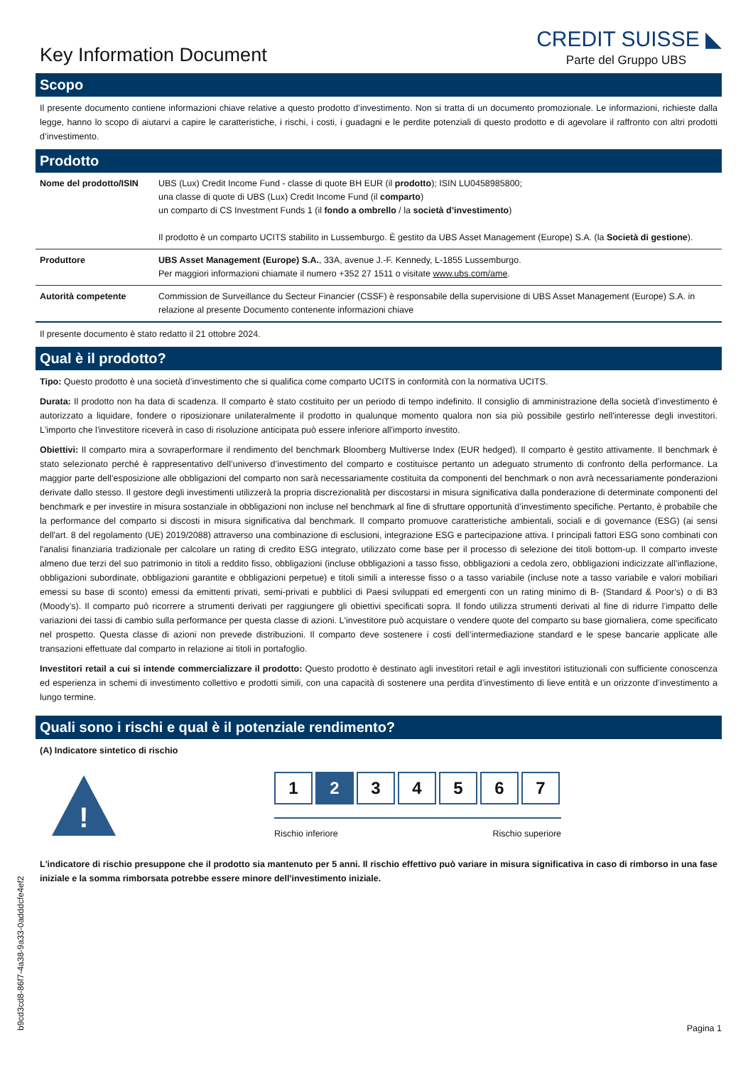Key Information Document
CREDIT SUISSE ◣
Parte del Gruppo UBS
Scopo
Il presente documento contiene informazioni chiave relative a questo prodotto d’investimento. Non si tratta di un documento promozionale. Le informazioni, richieste dalla legge, hanno lo scopo di aiutarvi a capire le caratteristiche, i rischi, i costi, i guadagni e le perdite potenziali di questo prodotto e di agevolare il raffronto con altri prodotti d’investimento.
Prodotto
| Nome del prodotto/ISIN | UBS (Lux) Credit Income Fund - classe di quote BH EUR (il prodotto ); ISIN LU0458985800; una classe di quote di UBS (Lux) Credit Income Fund (il comparto ) un comparto di CS Investment Funds 1 (il fondo a ombrello / la società d’investimento ) Il prodotto è un comparto UCITS stabilito in Lussemburgo. È gestito da UBS Asset Management (Europe) S.A. (la Società di gestione ). |
| Produttore | UBS Asset Management (Europe) S.A. , 33A, avenue J.-F. Kennedy, L-1855 Lussemburgo. Per maggiori informazioni chiamate il numero +352 27 1511 o visitate www.ubs.com/ame . |
| Autorità competente | Commission de Surveillance du Secteur Financier (CSSF) è responsabile della supervisione di UBS Asset Management (Europe) S.A. in relazione al presente Documento contenente informazioni chiave |
Il presente documento è stato redatto il 21 ottobre 2024.
Qual è il prodotto?
Tipo: Questo prodotto è una società d’investimento che si qualifica come comparto UCITS in conformità con la normativa UCITS.
Durata: Il prodotto non ha data di scadenza. Il comparto è stato costituito per un periodo di tempo indefinito. Il consiglio di amministrazione della società d’investimento è autorizzato a liquidare, fondere o riposizionare unilateralmente il prodotto in qualunque momento qualora non sia più possibile gestirlo nell'interesse degli investitori. L'importo che l'investitore riceverà in caso di risoluzione anticipata può essere inferiore all'importo investito.
Obiettivi: Il comparto mira a sovraperformare il rendimento del benchmark Bloomberg Multiverse Index (EUR hedged). Il comparto è gestito attivamente. Il benchmark è stato selezionato perché è rappresentativo dell’universo d’investimento del comparto e costituisce pertanto un adeguato strumento di confronto della performance. La maggior parte dell’esposizione alle obbligazioni del comparto non sarà necessariamente costituita da componenti del benchmark o non avrà necessariamente ponderazioni derivate dallo stesso. Il gestore degli investimenti utilizzerà la propria discrezionalità per discostarsi in misura significativa dalla ponderazione di determinate componenti del benchmark e per investire in misura sostanziale in obbligazioni non incluse nel benchmark al fine di sfruttare opportunità d’investimento specifiche. Pertanto, è probabile che la performance del comparto si discosti in misura significativa dal benchmark. Il comparto promuove caratteristiche ambientali, sociali e di governance (ESG) (ai sensi dell'art. 8 del regolamento (UE) 2019/2088) attraverso una combinazione di esclusioni, integrazione ESG e partecipazione attiva. I principali fattori ESG sono combinati con l'analisi finanziaria tradizionale per calcolare un rating di credito ESG integrato, utilizzato come base per il processo di selezione dei titoli bottom-up. Il comparto investe almeno due terzi del suo patrimonio in titoli a reddito fisso, obbligazioni (incluse obbligazioni a tasso fisso, obbligazioni a cedola zero, obbligazioni indicizzate all’inflazione, obbligazioni subordinate, obbligazioni garantite e obbligazioni perpetue) e titoli simili a interesse fisso o a tasso variabile (incluse note a tasso variabile e valori mobiliari emessi su base di sconto) emessi da emittenti privati, semi-privati e pubblici di Paesi sviluppati ed emergenti con un rating minimo di B- (Standard & Poor’s) o di B3 (Moody’s). Il comparto può ricorrere a strumenti derivati per raggiungere gli obiettivi specificati sopra. Il fondo utilizza strumenti derivati al fine di ridurre l’impatto delle variazioni dei tassi di cambio sulla performance per questa classe di azioni. L'investitore può acquistare o vendere quote del comparto su base giornaliera, come specificato nel prospetto. Questa classe di azioni non prevede distribuzioni. Il comparto deve sostenere i costi dell’intermediazione standard e le spese bancarie applicate alle transazioni effettuate dal comparto in relazione ai titoli in portafoglio.
Investitori retail a cui si intende commercializzare il prodotto: Questo prodotto è destinato agli investitori retail e agli investitori istituzionali con sufficiente conoscenza ed esperienza in schemi di investimento collettivo e prodotti simili, con una capacità di sostenere una perdita d’investimento di lieve entità e un orizzonte d’investimento a lungo termine.
Quali sono i rischi e qual è il potenziale rendimento?
(A) Indicatore sintetico di rischio
!
1 2 3 4 5 6 7
Rischio inferiore Rischio superiore
L'indicatore di rischio presuppone che il prodotto sia mantenuto per 5 anni. Il rischio effettivo può variare in misura significativa in caso di rimborso in una fase iniziale e la somma rimborsata potrebbe essere minore dell'investimento iniziale.
b9cd3cd8-86f7-4a38-9a33-0adddcfe4ef2
Pagina 1